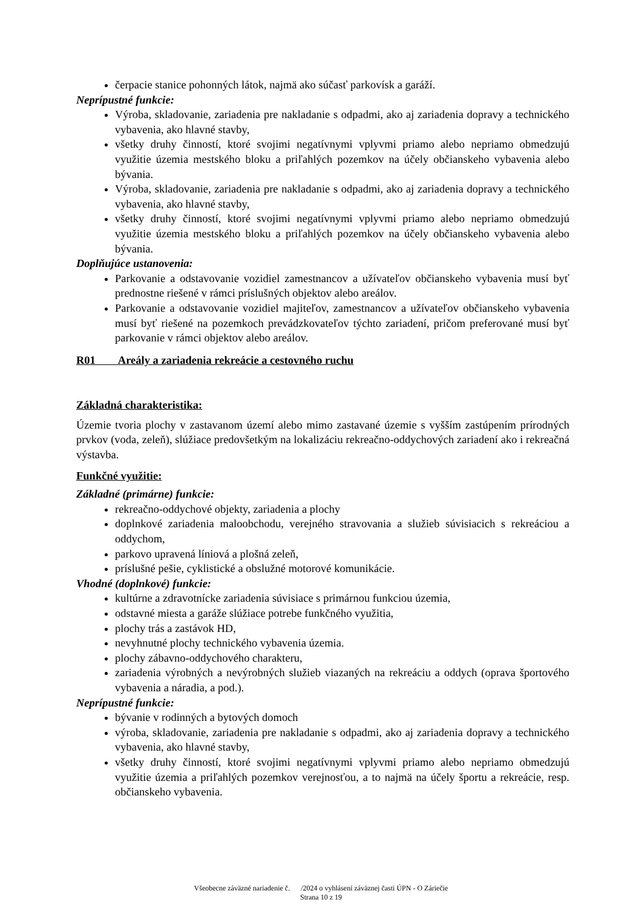čerpacie stanice pohonných látok, najmä ako súčasť parkovísk a garáží.
Neprípustné funkcie:
Výroba, skladovanie, zariadenia pre nakladanie s odpadmi, ako aj zariadenia dopravy a technického vybavenia, ako hlavné stavby,
všetky druhy činností, ktoré svojimi negatívnymi vplyvmi priamo alebo nepriamo obmedzujú využitie územia mestského bloku a priľahlých pozemkov na účely občianskeho vybavenia alebo bývania.
Výroba, skladovanie, zariadenia pre nakladanie s odpadmi, ako aj zariadenia dopravy a technického vybavenia, ako hlavné stavby,
všetky druhy činností, ktoré svojimi negatívnymi vplyvmi priamo alebo nepriamo obmedzujú využitie územia mestského bloku a priľahlých pozemkov na účely občianskeho vybavenia alebo bývania.
Doplňujúce ustanovenia:
Parkovanie a odstavovanie vozidiel zamestnancov a užívateľov občianskeho vybavenia musí byť prednostne riešené v rámci príslušných objektov alebo areálov.
Parkovanie a odstavovanie vozidiel majiteľov, zamestnancov a užívateľov občianskeho vybavenia musí byť riešené na pozemkoch prevádzkovateľov týchto zariadení, pričom preferované musí byť parkovanie v rámci objektov alebo areálov.
R01 Areály a zariadenia rekreácie a cestovného ruchu
Základná charakteristika:
Územie tvoria plochy v zastavanom území alebo mimo zastavané územie s vyšším zastúpením prírodných prvkov (voda, zeleň), slúžiace predovšetkým na lokalizáciu rekreačno-oddychových zariadení ako i rekreačná výstavba.
Funkčné využitie:
Základné (primárne) funkcie:
rekreačno-oddychové objekty, zariadenia a plochy
doplnkové zariadenia maloobchodu, verejného stravovania a služieb súvisiacich s rekreáciou a oddychom,
parkovo upravená líniová a plošná zeleň,
príslušné pešie, cyklistické a obslužné motorové komunikácie.
Vhodné (doplnkové) funkcie:
kultúrne a zdravotnícke zariadenia súvisiace s primárnou funkciou územia,
odstavné miesta a garáže slúžiace potrebe funkčného využitia,
plochy trás a zastávok HD,
nevyhnutné plochy technického vybavenia územia.
plochy zábavno-oddychového charakteru,
zariadenia výrobných a nevýrobných služieb viazaných na rekreáciu a oddych (oprava športového vybavenia a náradia, a pod.).
Neprípustné funkcie:
bývanie v rodinných a bytových domoch
výroba, skladovanie, zariadenia pre nakladanie s odpadmi, ako aj zariadenia dopravy a technického vybavenia, ako hlavné stavby,
všetky druhy činností, ktoré svojimi negatívnymi vplyvmi priamo alebo nepriamo obmedzujú využitie územia a priľahlých pozemkov verejnosťou, a to najmä na účely športu a rekreácie, resp. občianskeho vybavenia.
Všeobecne záväzné nariadenie č. /2024 o vyhlásení záväznej časti ÚPN - O Záriečie
Strana 10 z 19